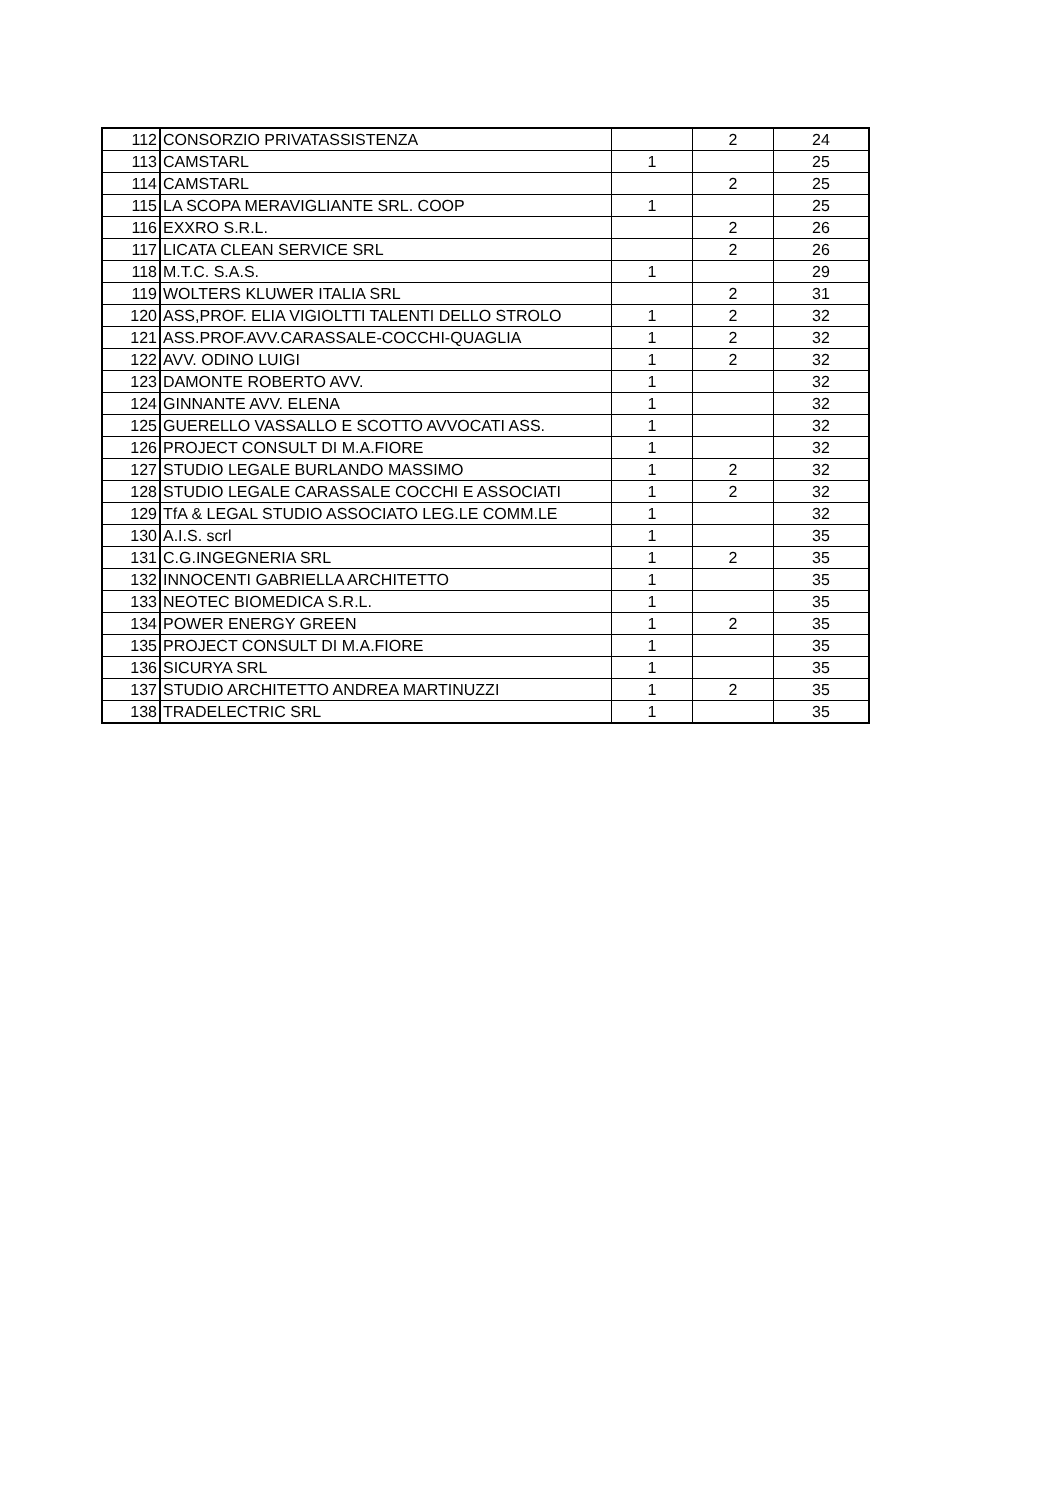| 112 | CONSORZIO PRIVATASSISTENZA | | 2 | 24 |
| 113 | CAMSTARL | 1 | | 25 |
| 114 | CAMSTARL | | 2 | 25 |
| 115 | LA SCOPA MERAVIGLIANTE SRL. COOP | 1 | | 25 |
| 116 | EXXRO S.R.L. | | 2 | 26 |
| 117 | LICATA CLEAN SERVICE SRL | | 2 | 26 |
| 118 | M.T.C. S.A.S. | 1 | | 29 |
| 119 | WOLTERS KLUWER ITALIA SRL | | 2 | 31 |
| 120 | ASS,PROF. ELIA VIGIOLTTI TALENTI DELLO STROLO | 1 | 2 | 32 |
| 121 | ASS.PROF.AVV.CARASSALE-COCCHI-QUAGLIA | 1 | 2 | 32 |
| 122 | AVV. ODINO LUIGI | 1 | 2 | 32 |
| 123 | DAMONTE ROBERTO AVV. | 1 | | 32 |
| 124 | GINNANTE AVV. ELENA | 1 | | 32 |
| 125 | GUERELLO VASSALLO E SCOTTO AVVOCATI ASS. | 1 | | 32 |
| 126 | PROJECT CONSULT DI M.A.FIORE | 1 | | 32 |
| 127 | STUDIO LEGALE BURLANDO MASSIMO | 1 | 2 | 32 |
| 128 | STUDIO LEGALE CARASSALE COCCHI E ASSOCIATI | 1 | 2 | 32 |
| 129 | TfA & LEGAL STUDIO ASSOCIATO LEG.LE COMM.LE | 1 | | 32 |
| 130 | A.I.S. scrl | 1 | | 35 |
| 131 | C.G.INGEGNERIA SRL | 1 | 2 | 35 |
| 132 | INNOCENTI GABRIELLA ARCHITETTO | 1 | | 35 |
| 133 | NEOTEC BIOMEDICA S.R.L. | 1 | | 35 |
| 134 | POWER ENERGY GREEN | 1 | 2 | 35 |
| 135 | PROJECT CONSULT DI M.A.FIORE | 1 | | 35 |
| 136 | SICURYA SRL | 1 | | 35 |
| 137 | STUDIO ARCHITETTO ANDREA MARTINUZZI | 1 | 2 | 35 |
| 138 | TRADELECTRIC SRL | 1 | | 35 |